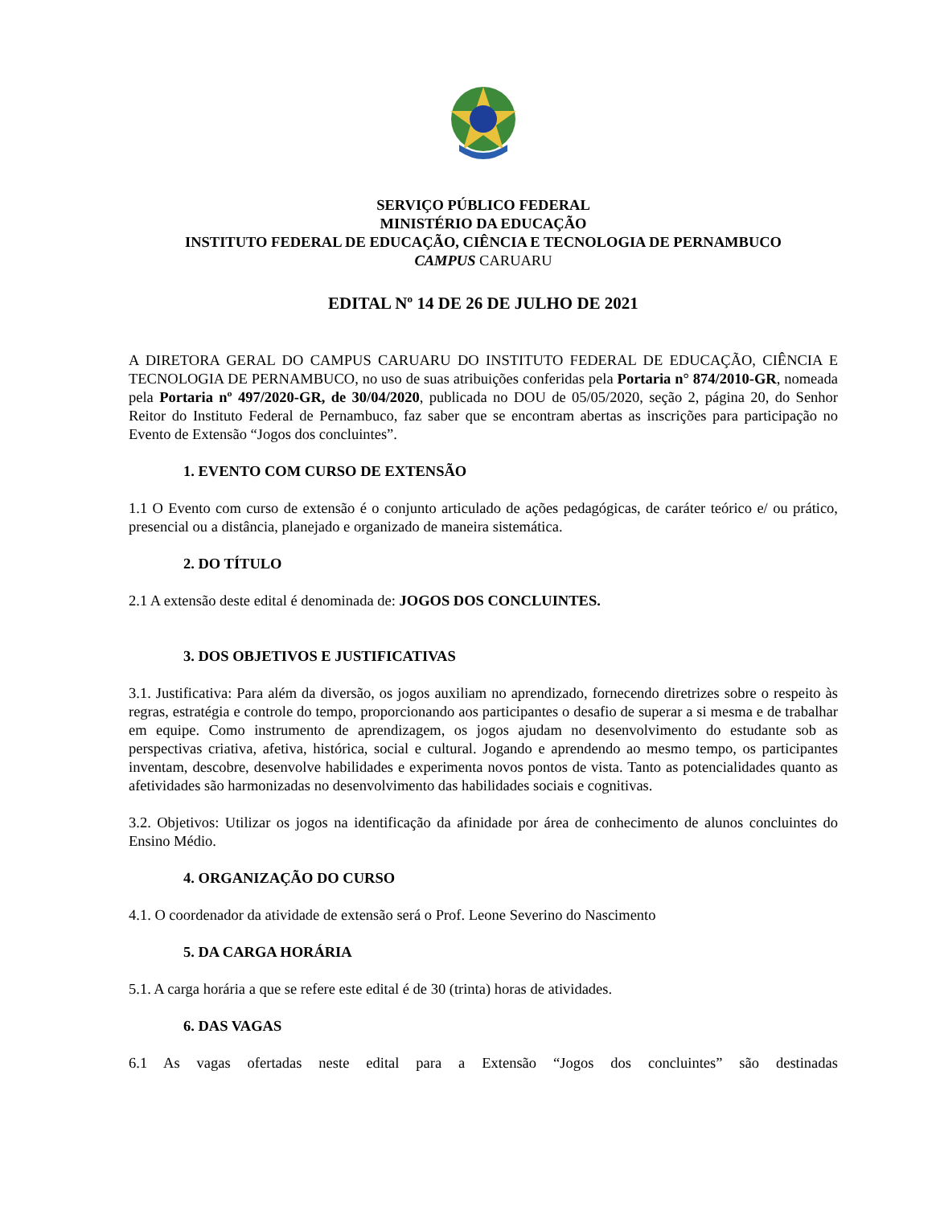SERVIÇO PÚBLICO FEDERAL
MINISTÉRIO DA EDUCAÇÃO
INSTITUTO FEDERAL DE EDUCAÇÃO, CIÊNCIA E TECNOLOGIA DE PERNAMBUCO
CAMPUS CARUARU
EDITAL Nº 14 DE 26 DE JULHO DE 2021
A DIRETORA GERAL DO CAMPUS CARUARU DO INSTITUTO FEDERAL DE EDUCAÇÃO, CIÊNCIA E TECNOLOGIA DE PERNAMBUCO, no uso de suas atribuições conferidas pela Portaria n° 874/2010-GR, nomeada pela Portaria nº 497/2020-GR, de 30/04/2020, publicada no DOU de 05/05/2020, seção 2, página 20, do Senhor Reitor do Instituto Federal de Pernambuco, faz saber que se encontram abertas as inscrições para participação no Evento de Extensão “Jogos dos concluintes”.
1. EVENTO COM CURSO DE EXTENSÃO
1.1 O Evento com curso de extensão é o conjunto articulado de ações pedagógicas, de caráter teórico e/ ou prático, presencial ou a distância, planejado e organizado de maneira sistemática.
2. DO TÍTULO
2.1 A extensão deste edital é denominada de: JOGOS DOS CONCLUINTES.
3. DOS OBJETIVOS E JUSTIFICATIVAS
3.1. Justificativa: Para além da diversão, os jogos auxiliam no aprendizado, fornecendo diretrizes sobre o respeito às regras, estratégia e controle do tempo, proporcionando aos participantes o desafio de superar a si mesma e de trabalhar em equipe. Como instrumento de aprendizagem, os jogos ajudam no desenvolvimento do estudante sob as perspectivas criativa, afetiva, histórica, social e cultural. Jogando e aprendendo ao mesmo tempo, os participantes inventam, descobre, desenvolve habilidades e experimenta novos pontos de vista. Tanto as potencialidades quanto as afetividades são harmonizadas no desenvolvimento das habilidades sociais e cognitivas.
3.2. Objetivos: Utilizar os jogos na identificação da afinidade por área de conhecimento de alunos concluintes do Ensino Médio.
4. ORGANIZAÇÃO DO CURSO
4.1. O coordenador da atividade de extensão será o Prof. Leone Severino do Nascimento
5. DA CARGA HORÁRIA
5.1. A carga horária a que se refere este edital é de 30 (trinta) horas de atividades.
6. DAS VAGAS
6.1 As vagas ofertadas neste edital para a Extensão “Jogos dos concluintes” são destinadas